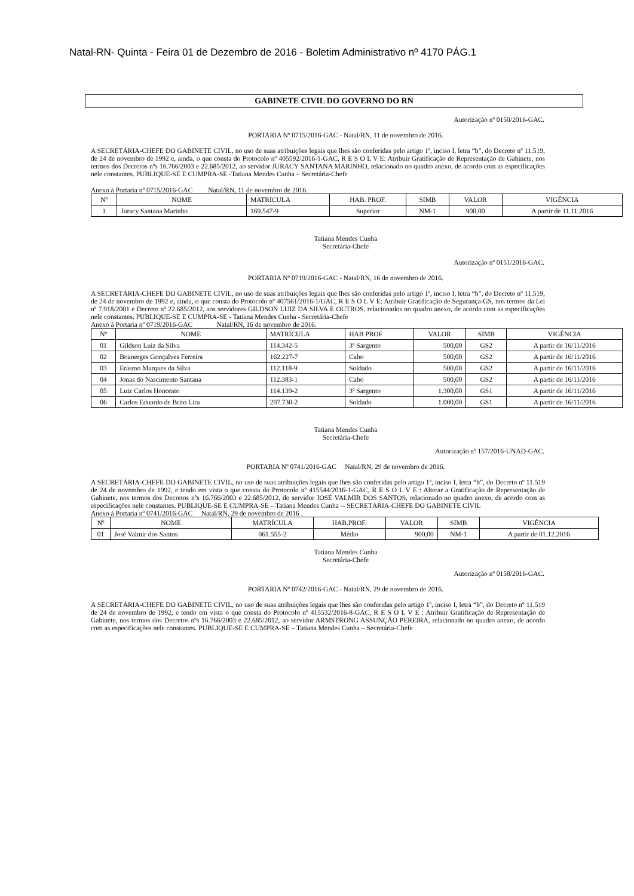Natal-RN- Quinta - Feira 01 de Dezembro de 2016 - Boletim Administrativo nº 4170 PÁG.1
GABINETE CIVIL DO GOVERNO DO RN
Autorização nº 0150/2016-GAC.
PORTARIA Nº 0715/2016-GAC - Natal/RN, 11 de novembro de 2016.
A SECRETÁRIA-CHEFE DO GABINETE CIVIL, no uso de suas atribuições legais que lhes são conferidas pelo artigo 1º, inciso I, letra “b”, do Decreto nº 11.519, de 24 de novembro de 1992 e, ainda, o que consta do Protocolo nº 405592/2016-1-GAC, R E S O L V E: Atribuir Gratificação de Representação de Gabinete, nos termos dos Decretos nºs 16.766/2003 e 22.685/2012, ao servidor JURACY SANTANA MARINHO, relacionado no quadro anexo, de acordo com as especificações nele constantes. PUBLIQUE-SE E CUMPRA-SE -Tatiana Mendes Cunha – Secretária-Chefe
Anexo à Portaria nº 0715/2016-GAC Natal/RN, 11 de novembro de 2016.
| Nº | NOME | MATRÍCULA | HAB. PROF. | SIMB | VALOR | VIGÊNCIA |
| --- | --- | --- | --- | --- | --- | --- |
| 1 | Juracy Santana Marinho | 169.547-9 | Superior | NM-1 | 900,00 | A partir de 11.11.2016 |
Tatiana Mendes Cunha
Secretária-Chefe
Autorização nº 0151/2016-GAC.
PORTARIA Nº 0719/2016-GAC - Natal/RN, 16 de novembro de 2016.
A SECRETÁRIA-CHEFE DO GABINETE CIVIL, no uso de suas atribuições legais que lhes são conferidas pelo artigo 1º, inciso I, letra “b”, do Decreto nº 11.519, de 24 de novembro de 1992 e, ainda, o que consta do Protocolo nº 407561/2016-1/GAC, R E S O L V E: Atribuir Gratificação de Segurança-GS, nos termos da Lei nº 7.918/2001 e Decreto nº 22.685/2012, aos servidores GILDSON LUIZ DA SILVA E OUTROS, relacionados no quadro anexo, de acordo com as especificações nele constantes. PUBLIQUE-SE E CUMPRA-SE - Tatiana Mendes Cunha - Secretária-Chefe
Anexo à Portaria nº 0719/2016-GAC Natal/RN, 16 de novembro de 2016.
| Nº | NOME | MATRÍCULA | HAB PROF | VALOR | SIMB | VIGÊNCIA |
| --- | --- | --- | --- | --- | --- | --- |
| 01 | Gildson Luiz da Silva | 114.342-5 | 3º Sargento | 500,00 | GS2 | A partir de 16/11/2016 |
| 02 | Boanerges Gonçalves Ferreira | 162.227-7 | Cabo | 500,00 | GS2 | A partir de 16/11/2016 |
| 03 | Erasmo Marques da Silva | 112.118-9 | Soldado | 500,00 | GS2 | A partir de 16/11/2016 |
| 04 | Jonas do Nascimento Santana | 112.383-1 | Cabo | 500,00 | GS2 | A partir de 16/11/2016 |
| 05 | Luiz Carlos Honorato | 114.139-2 | 3º Sargento | 1.300,00 | GS1 | A partir de 16/11/2016 |
| 06 | Carlos Eduardo de Brito Lira | 207.730-2 | Soldado | 1.000,00 | GS1 | A partir de 16/11/2016 |
Tatiana Mendes Cunha
Secretária-Chefe
Autorização nº 157/2016-UNAD-GAC.
PORTARIA Nº 0741/2016-GAC Natal/RN, 29 de novembro de 2016.
A SECRETÁRIA-CHEFE DO GABINETE CIVIL, no uso de suas atribuições legais que lhes são conferidas pelo artigo 1º, inciso I, letra “b”, do Decreto nº 11.519 de 24 de novembro de 1992, e tendo em vista o que consta do Protocolo nº 415544/2016-1-GAC, R E S O L V E : Alterar a Gratificação de Representação de Gabinete, nos termos dos Decretos nºs 16.766/2003 e 22.685/2012, do servidor JOSÉ VALMIR DOS SANTOS, relacionado no quadro anexo, de acordo com as especificações nele constantes. PUBLIQUE-SE E CUMPRA-SE – Tatiana Mendes Cunha -- SECRETÁRIA-CHEFE DO GABINETE CIVIL
Anexo à Portaria nº 0741/2016-GAC Natal/RN, 29 de novembro de 2016 .
| Nº | NOME | MATRÍCULA | HAB.PROF. | VALOR | SIMB | VIGÊNCIA |
| --- | --- | --- | --- | --- | --- | --- |
| 01 | José Valmir dos Santos | 061.555-2 | Médio | 900,00 | NM-1 | A partir de 01.12.2016 |
Tatiana Mendes Cunha
Secretária-Chefe
Autorização nº 0158/2016-GAC.
PORTARIA Nº 0742/2016-GAC - Natal/RN, 29 de novembro de 2016.
A SECRETÁRIA-CHEFE DO GABINETE CIVIL, no uso de suas atribuições legais que lhes são conferidas pelo artigo 1º, inciso I, letra “b”, do Decreto nº 11.519 de 24 de novembro de 1992, e tendo em vista o que consta do Protocolo nº 415532/2016-8-GAC, R E S O L V E : Atribuir Gratificação de Representação de Gabinete, nos termos dos Decretos nºs 16.766/2003 e 22.685/2012, ao servidor ARMSTRONG ASSUNÇÃO PEREIRA, relacionado no quadro anexo, de acordo com as especificações nele constantes. PUBLIQUE-SE E CUMPRA-SE – Tatiana Mendes Cunha – Secretária-Chefe